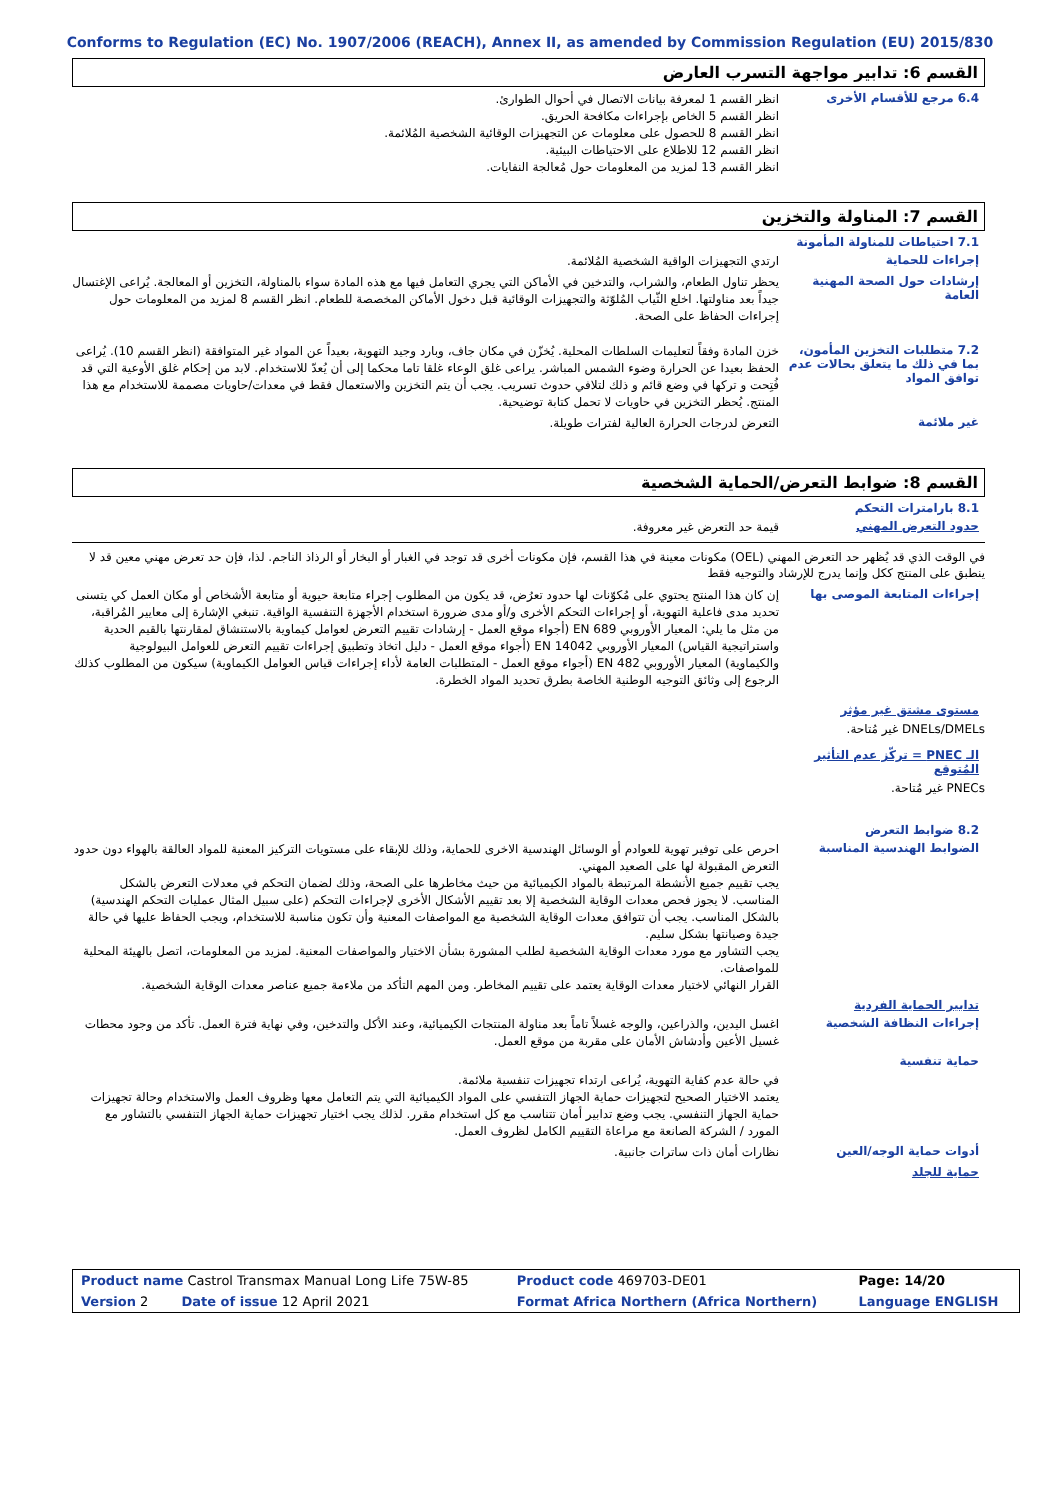Conforms to Regulation (EC) No. 1907/2006 (REACH), Annex II, as amended by Commission Regulation (EU) 2015/830
القسم 6: تدابير مواجهة التسرب العارض
6.4 مرجع للأقسام الأخرى
انظر القسم 1 لمعرفة بيانات الاتصال في أحوال الطوارئ.
انظر القسم 5 الخاص بإجراءات مكافحة الحريق.
انظر القسم 8 للحصول على معلومات عن التجهيزات الوقائية الشخصية المُلائمة.
انظر القسم 12 للاطلاع على الاحتياطات البيئية.
انظر القسم 13 لمزيد من المعلومات حول مُعالجة النفايات.
القسم 7: المناولة والتخزين
7.1 احتياطات للمناولة المأمونة
إجراءات للحماية
ارتدي التجهيزات الواقية الشخصية المُلائمة.
إرشادات حول الصحة المهنية العامة
يحظر تناول الطعام، والشراب، والتدخين في الأماكن التي يجري التعامل فيها مع هذه المادة سواء بالمناولة، التخزين أو المعالجة. يُراعى الإغتسال جيداً بعد مناولتها. اخلع الثّياب المُلوّثة والتجهيزات الوقائية قبل دخول الأماكن المخصصة للطعام. انظر القسم 8 لمزيد من المعلومات حول إجراءات الحفاظ على الصحة.
7.2 متطلبات التخزين المأمون، بما في ذلك ما يتعلق بحالات عدم توافق المواد
خزن المادة وفقاً لتعليمات السلطات المحلية. يُخزّن في مكان جاف، وبارد وجيد التهوية، بعيداً عن المواد غير المتوافقة (انظر القسم 10). يُراعى الحفظ بعيدا عن الحرارة وضوء الشمس المباشر. يراعى غلق الوعاء غلقا تاما محكما إلى أن يُعدّ للاستخدام. لابد من إحكام غلق الأوعية التي قد فُتِحت و تركها في وضع قائم و ذلك لتلافي حدوث تسريب. يجب أن يتم التخزين والاستعمال فقط في معدات/حاويات مصممة للاستخدام مع هذا المنتج. يُحظر التخزين في حاويات لا تحمل كتابة توضيحية.
غير ملائمة
التعرض لدرجات الحرارة العالية لفترات طويلة.
القسم 8: ضوابط التعرض/الحماية الشخصية
8.1 بارامترات التحكم
حدود التعرض المهني
قيمة حد التعرض غير معروفة.
في الوقت الذي قد يُظهر حد التعرض المهني (OEL) مكونات معينة في هذا القسم، فإن مكونات أخرى قد توجد في الغبار أو البخار أو الرذاذ الناجم. لذا، فإن حد تعرض مهني معين قد لا ينطبق على المنتج ككل وإنما يدرج للإرشاد والتوجيه فقط
إجراءات المتابعة الموصى بها
إن كان هذا المنتج يحتوي على مُكوّنات لها حدود تعرُض، قد يكون من المطلوب إجراء متابعة حيوية أو متابعة الأشخاص أو مكان العمل كي يتسنى تحديد مدى فاعلية التهوية، أو إجراءات التحكم الأخرى و/أو مدى ضرورة استخدام الأجهزة التنفسية الواقية. تنبغي الإشارة إلى معايير المُراقبة، من مثل ما يلي: المعيار الأوروبي EN 689 (أجواء موقع العمل - إرشادات تقييم التعرض لعوامل كيماوية بالاستنشاق لمقارنتها بالقيم الحدية واستراتيجية القياس) المعيار الأوروبي EN 14042 (أجواء موقع العمل - دليل اتخاذ وتطبيق إجراءات تقييم التعرض للعوامل البيولوجية والكيماوية) المعيار الأوروبي EN 482 (أجواء موقع العمل - المتطلبات العامة لأداء إجراءات قياس العوامل الكيماوية) سيكون من المطلوب كذلك الرجوع إلى وثائق التوجيه الوطنية الخاصة بطرق تحديد المواد الخطرة.
مستوى مشتق غير مؤثر
DNELs/DMELs غير مُتاحة.
الـ PNEC = تركّز عدم التأثير المُتوقع
PNECs غير مُتاحة.
8.2 ضوابط التعرض
الضوابط الهندسية المناسبة
احرص على توفير تهوية للعوادم أو الوسائل الهندسية الاخرى للحماية، وذلك للإبقاء على مستويات التركيز المعنية للمواد العالقة بالهواء دون حدود التعرض المقبولة لها على الصعيد المهني.
يجب تقييم جميع الأنشطة المرتبطة بالمواد الكيميائية من حيث مخاطرها على الصحة، وذلك لضمان التحكم في معدلات التعرض بالشكل المناسب. لا يجوز فحص معدات الوقاية الشخصية إلا بعد تقييم الأشكال الأخرى لإجراءات التحكم (على سبيل المثال عمليات التحكم الهندسية) بالشكل المناسب. يجب أن تتوافق معدات الوقاية الشخصية مع المواصفات المعنية وأن تكون مناسبة للاستخدام، ويجب الحفاظ عليها في حالة جيدة وصيانتها بشكل سليم.
يجب التشاور مع مورد معدات الوقاية الشخصية لطلب المشورة بشأن الاختيار والمواصفات المعنية. لمزيد من المعلومات، اتصل بالهيئة المحلية للمواصفات.
القرار النهائي لاختيار معدات الوقاية يعتمد على تقييم المخاطر. ومن المهم التأكد من ملاءمة جميع عناصر معدات الوقاية الشخصية.
تدابير الحماية الفردية
إجراءات النظافة الشخصية
اغسل اليدين، والذراعين، والوجه غسلاً تاماً بعد مناولة المنتجات الكيميائية، وعند الأكل والتدخين، وفي نهاية فترة العمل. تأكد من وجود محطات غسيل الأعين وأدشاش الأمان على مقربة من موقع العمل.
حماية تنفسية
في حالة عدم كفاية التهوية، يُراعى ارتداء تجهيزات تنفسية ملائمة.
يعتمد الاختيار الصحيح لتجهيزات حماية الجهاز التنفسي على المواد الكيميائية التي يتم التعامل معها وظروف العمل والاستخدام وحالة تجهيزات حماية الجهاز التنفسي. يجب وضع تدابير أمان تتناسب مع كل استخدام مقرر. لذلك يجب اختيار تجهيزات حماية الجهاز التنفسي بالتشاور مع المورد / الشركة الصانعة مع مراعاة التقييم الكامل لظروف العمل.
أدوات حماية الوجه/العين
نظارات أمان ذات ساترات جانبية.
حماية للجلد
| Product name Castrol Transmax Manual Long Life 75W-85 | Product code 469703-DE01 | Page: 14/20 |
| Version 2 Date of issue 12 April 2021 | Format Africa Northern (Africa Northern) | Language ENGLISH |